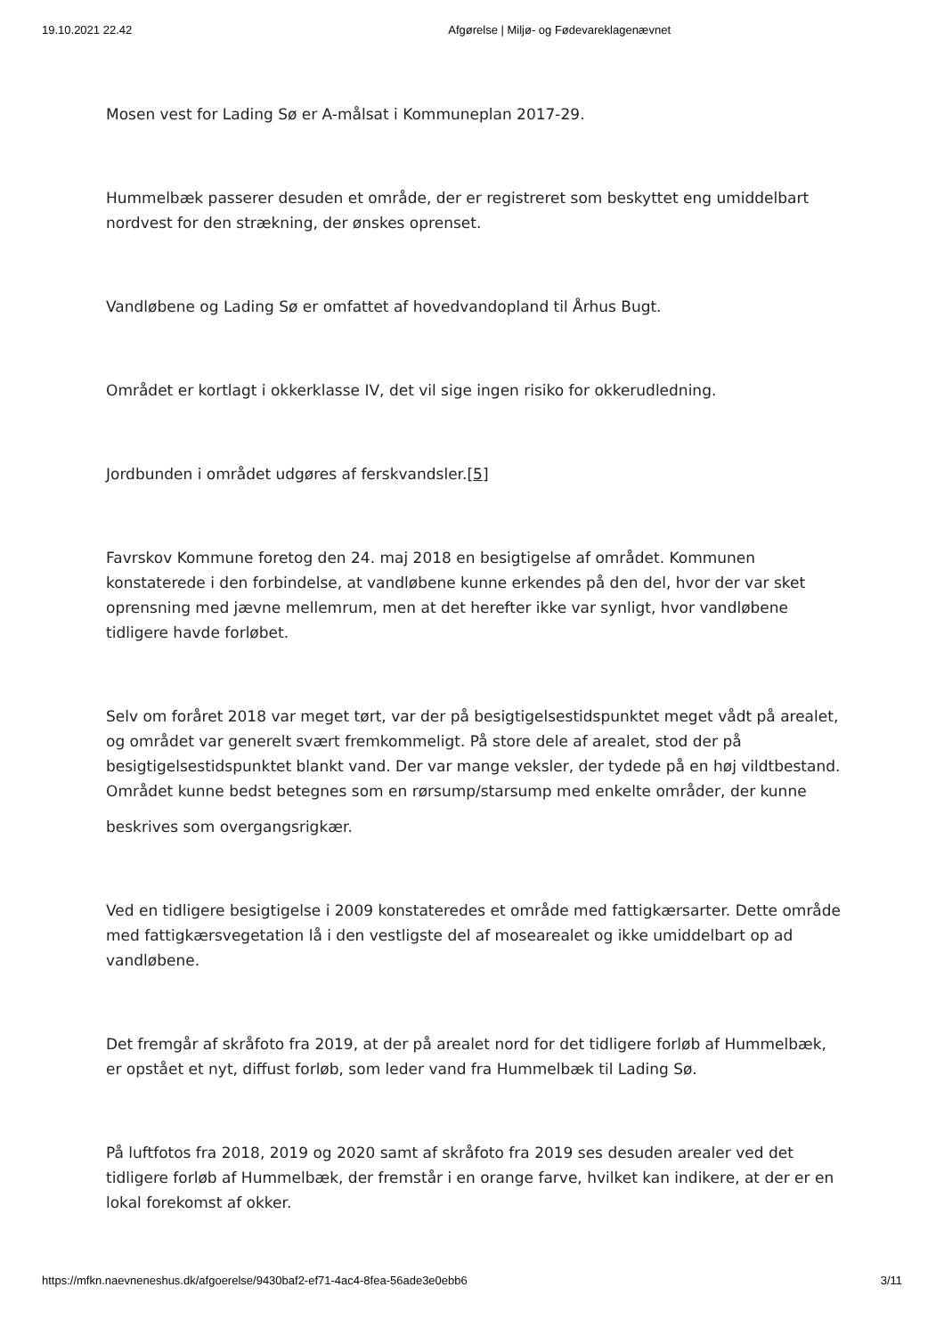19.10.2021 22.42 Afgørelse | Miljø- og Fødevareklagenævnet
Mosen vest for Lading Sø er A-målsat i Kommuneplan 2017-29.
Hummelbæk passerer desuden et område, der er registreret som beskyttet eng umiddelbart nordvest for den strækning, der ønskes oprenset.
Vandløbene og Lading Sø er omfattet af hovedvandopland til Århus Bugt.
Området er kortlagt i okkerklasse IV, det vil sige ingen risiko for okkerudledning.
Jordbunden i området udgøres af ferskvandsler.[5]
Favrskov Kommune foretog den 24. maj 2018 en besigtigelse af området. Kommunen konstaterede i den forbindelse, at vandløbene kunne erkendes på den del, hvor der var sket oprensning med jævne mellemrum, men at det herefter ikke var synligt, hvor vandløbene tidligere havde forløbet.
Selv om foråret 2018 var meget tørt, var der på besigtigelsestidspunktet meget vådt på arealet, og området var generelt svært fremkommeligt. På store dele af arealet, stod der på besigtigelsestidspunktet blankt vand. Der var mange veksler, der tydede på en høj vildtbestand. Området kunne bedst betegnes som en rørsump/starsump med enkelte områder, der kunne
beskrives som overgangsrigkær.
Ved en tidligere besigtigelse i 2009 konstateredes et område med fattigkærsarter. Dette område med fattigkærsvegetation lå i den vestligste del af mosearealet og ikke umiddelbart op ad vandløbene.
Det fremgår af skråfoto fra 2019, at der på arealet nord for det tidligere forløb af Hummelbæk, er opstået et nyt, diffust forløb, som leder vand fra Hummelbæk til Lading Sø.
På luftfotos fra 2018, 2019 og 2020 samt af skråfoto fra 2019 ses desuden arealer ved det tidligere forløb af Hummelbæk, der fremstår i en orange farve, hvilket kan indikere, at der er en lokal forekomst af okker.
https://mfkn.naevneneshus.dk/afgoerelse/9430baf2-ef71-4ac4-8fea-56ade3e0ebb6 3/11